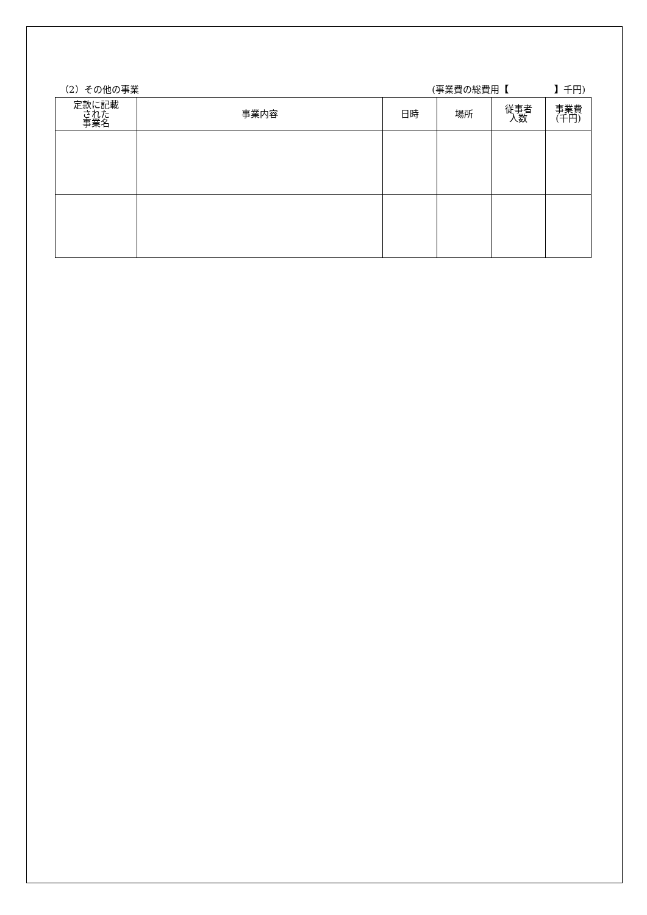（2）その他の事業 (事業費の総費用【　　　　　】千円)
| 定款に記載 された 事業名 | 事業内容 | 日時 | 場所 | 従事者 人数 | 事業費 (千円) |
| --- | --- | --- | --- | --- | --- |